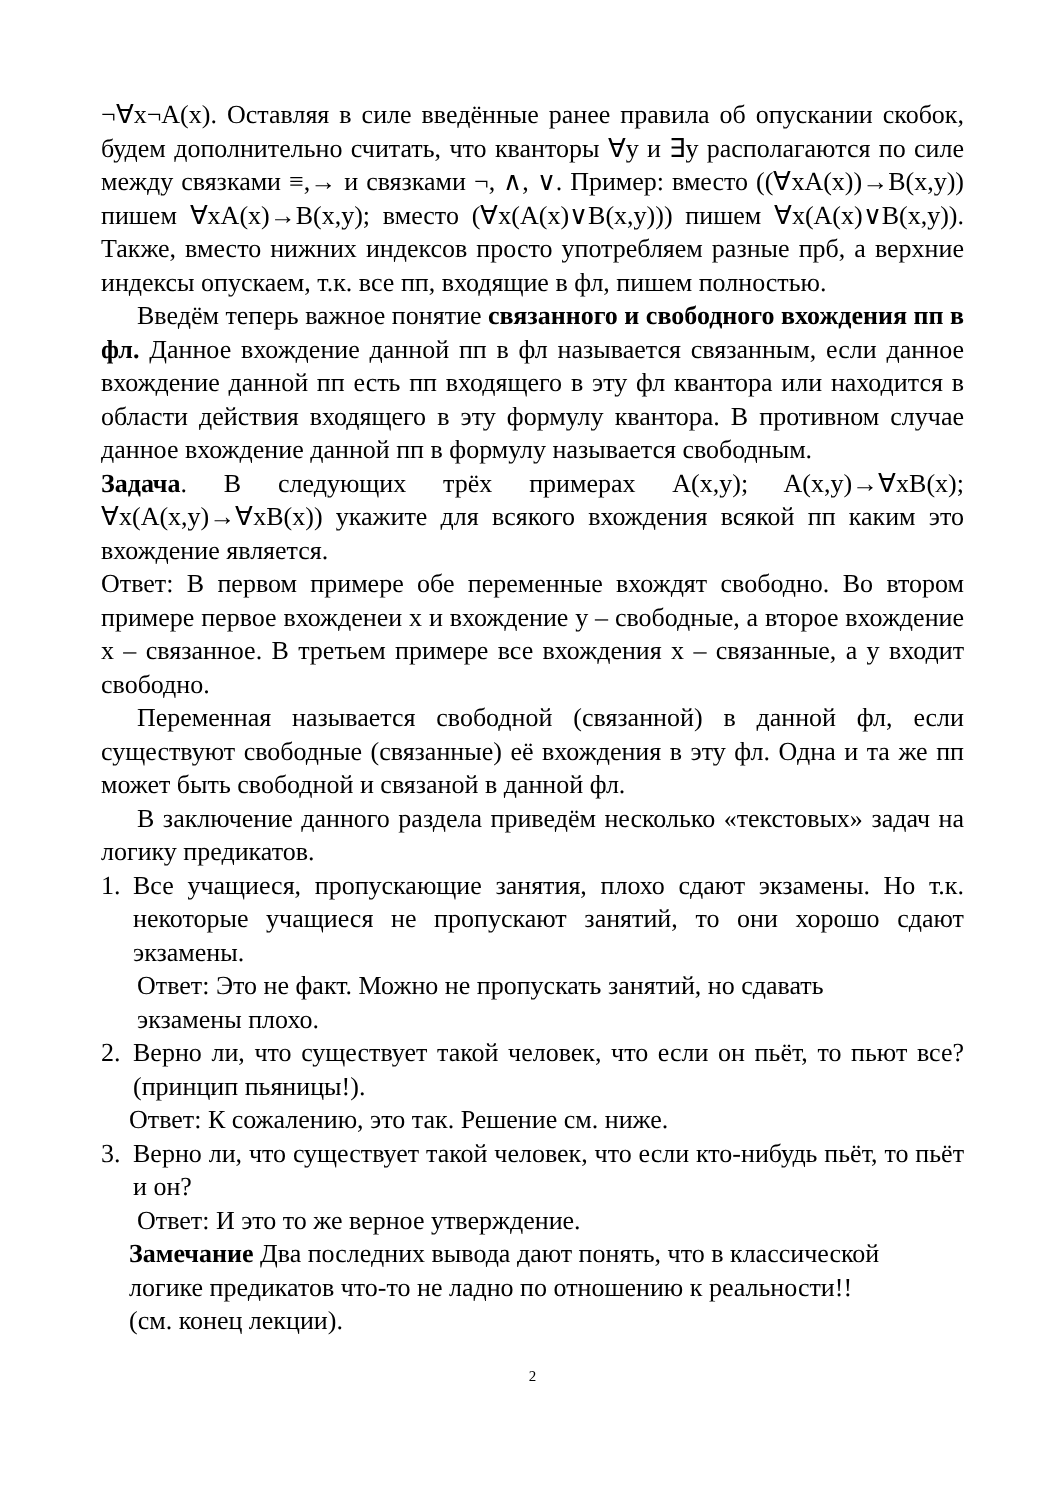¬∀x¬A(x). Оставляя в силе введённые ранее правила об опускании скобок, будем дополнительно считать, что кванторы ∀y и ∃y располагаются по силе между связками ≡,→ и связками ¬, ∧, ∨. Пример: вместо ((∀xA(x))→B(x,y)) пишем ∀xA(x)→B(x,y); вместо (∀x(A(x)∨B(x,y))) пишем ∀x(A(x)∨B(x,y)). Также, вместо нижних индексов просто употребляем разные прб, а верхние индексы опускаем, т.к. все пп, входящие в фл, пишем полностью.
Введём теперь важное понятие связанного и свободного вхождения пп в фл. Данное вхождение данной пп в фл называется связанным, если данное вхождение данной пп есть пп входящего в эту фл квантора или находится в области действия входящего в эту формулу квантора. В противном случае данное вхождение данной пп в формулу называется свободным.
Задача. В следующих трёх примерах A(x,y); A(x,y)→∀xB(x); ∀x(A(x,y)→∀xB(x)) укажите для всякого вхождения всякой пп каким это вхождение является.
Ответ: В первом примере обе переменные вхождят свободно. Во втором примере первое вхожденеи x и вхождение y – свободные, а второе вхождение x – связанное. В третьем примере все вхождения x – связанные, а y входит свободно.
Переменная называется свободной (связанной) в данной фл, если существуют свободные (связанные) её вхождения в эту фл. Одна и та же пп может быть свободной и связаной в данной фл.
В заключение данного раздела приведём несколько «текстовых» задач на логику предикатов.
1. Все учащиеся, пропускающие занятия, плохо сдают экзамены. Но т.к. некоторые учащиеся не пропускают занятий, то они хорошо сдают экзамены.
Ответ: Это не факт. Можно не пропускать занятий, но сдавать
экзамены плохо.
2. Верно ли, что существует такой человек, что если он пьёт, то пьют все? (принцип пьяницы!).
Ответ: К сожалению, это так. Решение см. ниже.
3. Верно ли, что существует такой человек, что если кто-нибудь пьёт, то пьёт и он?
Ответ: И это то же верное утверждение.
Замечание Два последних вывода дают понять, что в классической
логике предикатов что-то не ладно по отношению к реальности!!
(см. конец лекции).
2